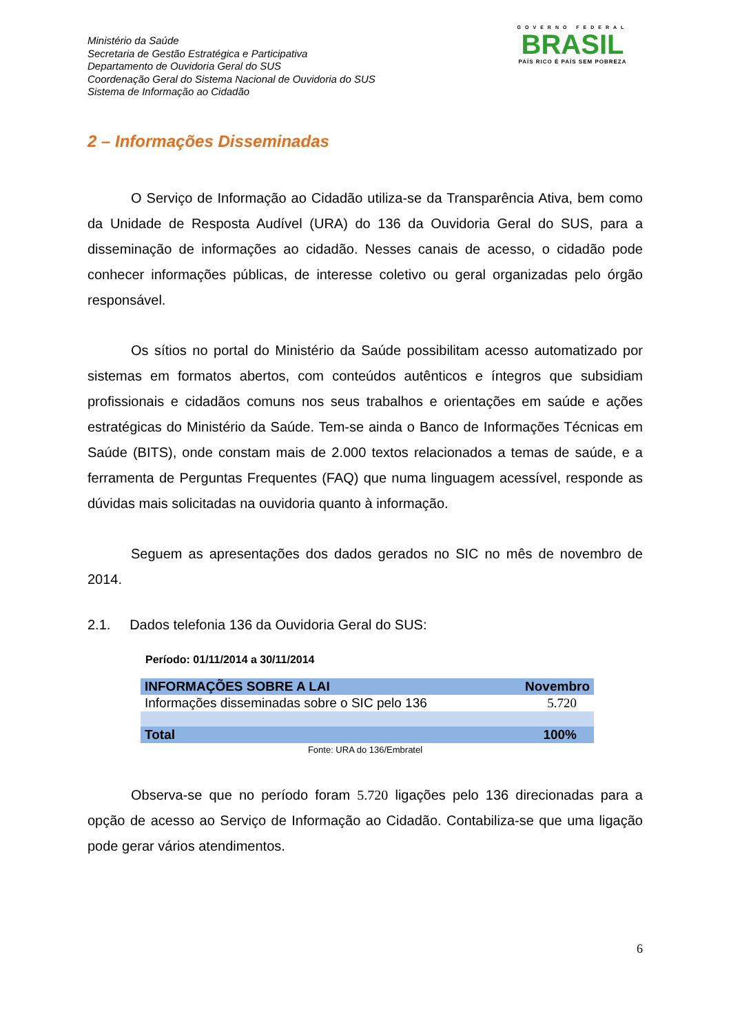GOVERNO FEDERAL
BRASIL
PAÍS RICO É PAÍS SEM POBREZA
Ministério da Saúde
Secretaria de Gestão Estratégica e Participativa
Departamento de Ouvidoria Geral do SUS
Coordenação Geral do Sistema Nacional de Ouvidoria do SUS
Sistema de Informação ao Cidadão
2 – Informações Disseminadas
O Serviço de Informação ao Cidadão utiliza-se da Transparência Ativa, bem como da Unidade de Resposta Audível (URA) do 136 da Ouvidoria Geral do SUS, para a disseminação de informações ao cidadão. Nesses canais de acesso, o cidadão pode conhecer informações públicas, de interesse coletivo ou geral organizadas pelo órgão responsável.
Os sítios no portal do Ministério da Saúde possibilitam acesso automatizado por sistemas em formatos abertos, com conteúdos autênticos e íntegros que subsidiam profissionais e cidadãos comuns nos seus trabalhos e orientações em saúde e ações estratégicas do Ministério da Saúde. Tem-se ainda o Banco de Informações Técnicas em Saúde (BITS), onde constam mais de 2.000 textos relacionados a temas de saúde, e a ferramenta de Perguntas Frequentes (FAQ) que numa linguagem acessível, responde as dúvidas mais solicitadas na ouvidoria quanto à informação.
Seguem as apresentações dos dados gerados no SIC no mês de novembro de 2014.
2.1. Dados telefonia 136 da Ouvidoria Geral do SUS:
Período: 01/11/2014 a 30/11/2014
| INFORMAÇÕES SOBRE A LAI | Novembro |
| --- | --- |
| Informações disseminadas sobre o SIC pelo 136 | 5.720 |
| Total | 100% |
Fonte: URA do 136/Embratel
Observa-se que no período foram 5.720 ligações pelo 136 direcionadas para a opção de acesso ao Serviço de Informação ao Cidadão. Contabiliza-se que uma ligação pode gerar vários atendimentos.
6